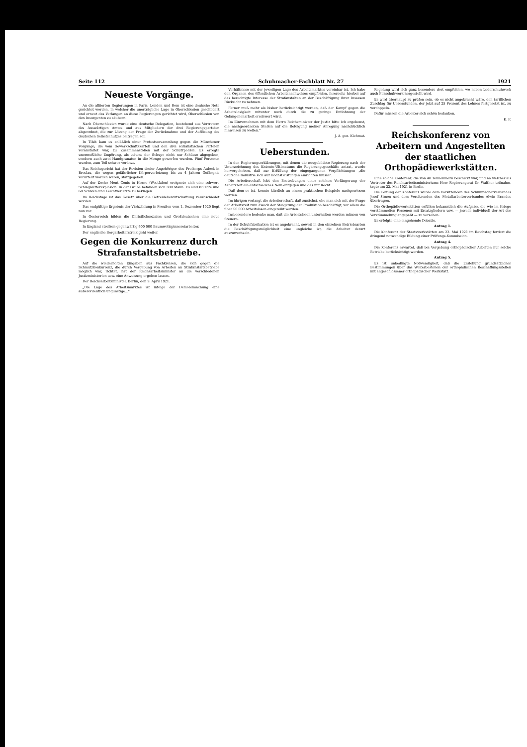Seite 112 Schuhmacher-Fachblatt Nr. 27 1921
Neueste Vorgänge.
An die alliierten Regierungen in Paris, London und Rom ist eine deutsche Note gerichtet worden, in welcher die unerträgliche Lage in Oberschlesien geschildert und erneut das Verlangen an diese Regierungen gerichtet wird, Oberschlesien von den Insurgenten zu säubern.
Nach Oberschlesien wurde eine deutsche Delegation, bestehend aus Vertretern des Auswärtigen Amtes und aus Mitgliedern der drei Regierungsparteien abgeordnet, die zur Lösung der Frage der Zurücknahme und der Auflösung des deutschen Selbstschutzes beitragen soll.
In Tilsit kam es anläßlich einer Protestversammlung gegen die Münchener Vorgänge, die vom Gewerkschaftskartell und den drei sozialistischen Parteien veranstaltet war, zu Zusammenstößen mit der Schutzpolizei. Es erregte unermeßliche Empörung, als seitens der Schupo nicht nur Schüsse abgegeben, sondern auch zwei Handgranaten in die Menge geworfen wurden. Fünf Personen wurden, zum Teil schwer verletzt.
Das Reichsgericht hat der Revision dreier Angehöriger des Freikorps Aulock in Breslau, die wegen gefährlicher Körperverletzung bis zu 4 Jahren Gefängnis verurteilt worden waren, stattgegeben.
Auf der Zeche Mont Cenis in Herne (Westfalen) ereignete sich eine schwere Schlagwetterexplosion. In der Grube befanden sich 300 Mann. Es sind 83 Tote und 68 Schwer- und Leichtverletzte zu beklagen.
Im Reichstage ist das Gesetz über die Getreidebewirtschaftung verabschiedet worden.
Das endgültige Ergebnis der Viehzählung in Preußen vom 1. Dezember 1920 liegt nun vor.
In Oesterreich bilden die Christlichsozialen und Großdeutschen eine neue Regierung.
In England streiken gegenwärtig 600 000 Baumwollspinnereiarbeiter.
Der englische Bergarbeiterstreik geht weiter.
Gegen die Konkurrenz durch Strafanstaltsbetriebe.
Auf die wiederholten Eingaben aus Fachkreisen, die sich gegen die Schmutzkonkurrenz, die durch Vergebung von Arbeiten an Strafanstaltsbetriebe möglich war, richtet, hat der Reichsarbeitsminister an die verschiedenen Justizministerien usw. eine Anweisung ergehen lassen.
Der Reichsarbeitsminister. Berlin, den 9. April 1921.
„Die Lage des Arbeitsmarktes ist infolge der Demobilmachung eine außerordentlich ungünstige..."
Verhältnisse mit der jeweiligen Lage des Arbeitsmarktes vereinbar ist. Ich habe den Organen des öffentlichen Arbeitsnachweises empfohlen, ihrerseits hierbei auf das berechtigte Interesse der Strafanstalten an der Beschäftigung ihrer Insassen Rücksicht zu nehmen.
Ferner muß mehr als bisher berücksichtigt werden, daß der Kampf gegen die Arbeitslosigkeit mitunter noch durch die zu geringe Entlohnung der Gefangenenarbeit erschwert wird.
Im Einvernehmen mit dem Herrn Reichsminister der Justiz bitte ich ergebenst, die nachgeordneten Stellen auf die Befolgung meiner Anregung nachdrücklich hinweisen zu wollen."
J. A. gez. Kiehmat.
Ueberstunden.
In den Regierungserklärungen, mit denen die neugebildete Regierung nach der Unterzeichnung des Entente-Ultimatums die Regierungsgeschäfte antrat, wurde hervorgehoben, daß zur Erfüllung der eingegangenen Verpflichtungen „die deutsche Industrie sich auf Höchstleistungen einrichten müsse".
Die Arbeiterschaft lebt den Bestrebungen einer solchen Verlängerung der Arbeitszeit ein entschiedenes Nein entgegen und das mit Recht.
Daß dem so ist, konnte kürzlich an einem praktischen Beispiele nachgewiesen werden.
Im übrigen verlangt die Arbeiterschaft, daß zunächst, ehe man sich mit der Frage der Arbeitszeit zum Zweck der Steigerung der Produktion beschäftigt, vor allem die über 50 000 Arbeitslosen eingereiht werden.
Insbesondere bedenke man, daß die Arbeitslosen unterhalten werden müssen von Steuern.
In der Schuhfabrikation ist es angebracht, soweit in den einzelnen Betriebsarten die Beschäftigungsmöglichkeit eine ungleiche ist, die Arbeiter derart auszuwechseln.
Regelung wird sich ganz besonders dort empfehlen, wo neben Lederschuhwerk auch Filzschuhwerk hergestellt wird.
Es wird überhaupt zu prüfen sein, ob es nicht angebracht wäre, den tariflichen Zuschlag für Ueberstunden, der jetzt auf 25 Prozent des Lohnes festgesetzt ist, zu verdoppeln.
Dafür müssen die Arbeiter sich schön bedanken.
K. F.
Reichskonferenz von Arbeitern und Angestellten der staatlichen Orthopädiewerkstätten.
Eine solche Konferenz, die von 48 Teilnehmern beschickt war, und an welcher als Vertreter des Reichsarbeitsministeriums Herr Regierungsrat Dr. Walther teilnahm, tagte am 22. Mai 1921 in Berlin.
Die Leitung der Konferenz wurde dem Vorsitzenden des Schuhmacherverbandes Josef Simon und dem Vorsitzenden des Metallarbeiterverbandes Alwin Brandes übertragen.
Die Orthopädiewerkstätten erfüllen bekanntlich die Aufgabe, die wie im Kriege verstümmelten Personen mit Ersatzgliedern usw. — jeweils individuell der Art der Verstümmelung angepaßt — zu versehen.
Es erfolgte eine eingehende Debatte.
Antrag 1.
Die Konferenz der Staatswerkstätten am 22. Mai 1921 im Reichstag fordert die dringend notwendige Bildung einer Prüfungs-Kommission.
Antrag 4.
Die Konferenz erwartet, daß bei Vergebung orthopädischer Arbeiten nur solche Betriebe berücksichtigt werden.
Antrag 5.
Es ist unbedingte Notwendigkeit, daß die Erstellung grundsätzlicher Bestimmungen über das Weiterbestehen der orthopädischen Beschaffungsstellen mit angeschlossener orthopädischer Werkstatt.